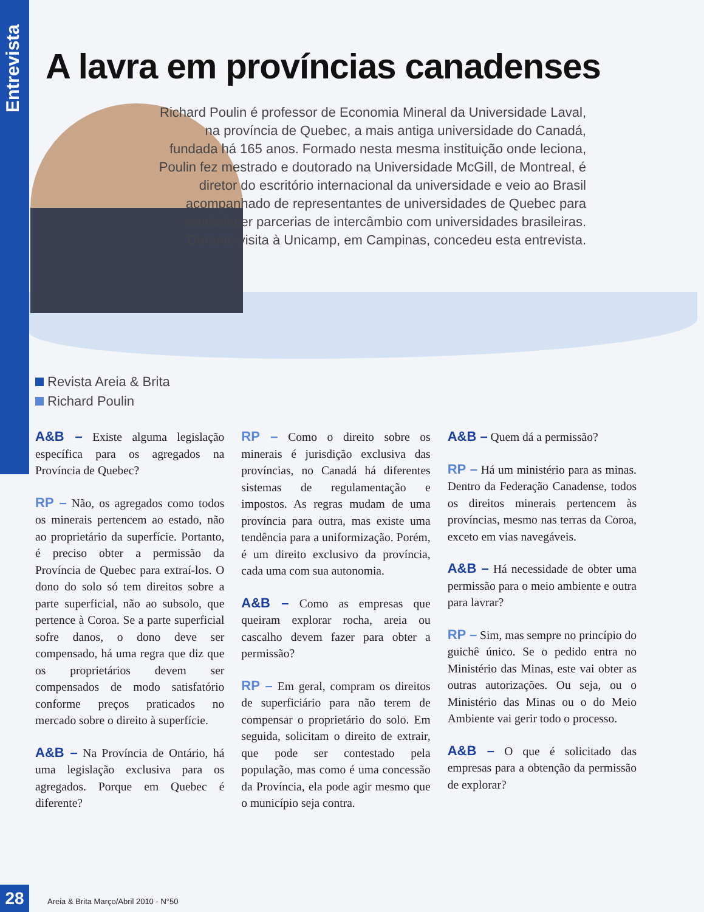Entrevista
A lavra em províncias canadenses
Richard Poulin é professor de Economia Mineral da Universidade Laval, na província de Quebec, a mais antiga universidade do Canadá, fundada há 165 anos. Formado nesta mesma instituição onde leciona, Poulin fez mestrado e doutorado na Universidade McGill, de Montreal, é diretor do escritório internacional da universidade e veio ao Brasil acompanhado de representantes de universidades de Quebec para estabelecer parcerias de intercâmbio com universidades brasileiras. Durante visita à Unicamp, em Campinas, concedeu esta entrevista.
Revista Areia & Brita
Richard Poulin
A&B – Existe alguma legislação específica para os agregados na Província de Quebec?
RP – Não, os agregados como todos os minerais pertencem ao estado, não ao proprietário da superfície. Portanto, é preciso obter a permissão da Província de Quebec para extraí-los. O dono do solo só tem direitos sobre a parte superficial, não ao subsolo, que pertence à Coroa. Se a parte superficial sofre danos, o dono deve ser compensado, há uma regra que diz que os proprietários devem ser compensados de modo satisfatório conforme preços praticados no mercado sobre o direito à superfície.
A&B – Na Província de Ontário, há uma legislação exclusiva para os agregados. Porque em Quebec é diferente?
RP – Como o direito sobre os minerais é jurisdição exclusiva das províncias, no Canadá há diferentes sistemas de regulamentação e impostos. As regras mudam de uma província para outra, mas existe uma tendência para a uniformização. Porém, é um direito exclusivo da província, cada uma com sua autonomia.
A&B – Como as empresas que queiram explorar rocha, areia ou cascalho devem fazer para obter a permissão?
RP – Em geral, compram os direitos de superficiário para não terem de compensar o proprietário do solo. Em seguida, solicitam o direito de extrair, que pode ser contestado pela população, mas como é uma concessão da Província, ela pode agir mesmo que o município seja contra.
A&B – Quem dá a permissão?
RP – Há um ministério para as minas. Dentro da Federação Canadense, todos os direitos minerais pertencem às províncias, mesmo nas terras da Coroa, exceto em vias navegáveis.
A&B – Há necessidade de obter uma permissão para o meio ambiente e outra para lavrar?
RP – Sim, mas sempre no princípio do guichê único. Se o pedido entra no Ministério das Minas, este vai obter as outras autorizações. Ou seja, ou o Ministério das Minas ou o do Meio Ambiente vai gerir todo o processo.
A&B – O que é solicitado das empresas para a obtenção da permissão de explorar?
28 Areia & Brita Março/Abril 2010 - N°50